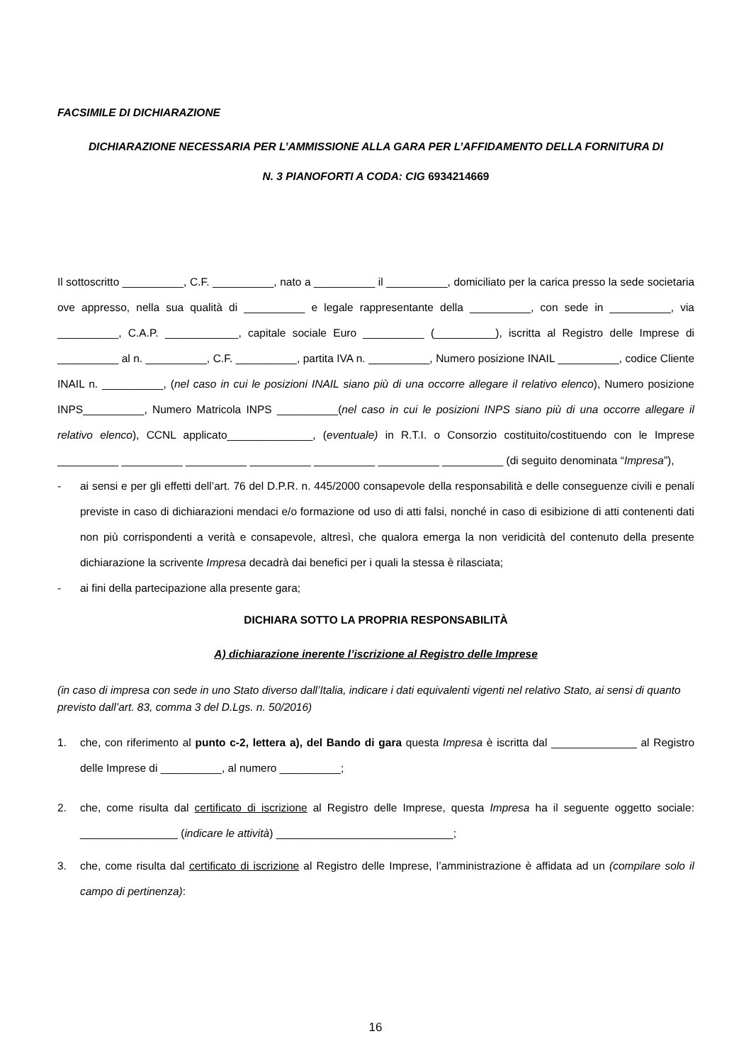FACSIMILE DI DICHIARAZIONE
DICHIARAZIONE NECESSARIA PER L’AMMISSIONE ALLA GARA PER L’AFFIDAMENTO DELLA FORNITURA DI
N. 3 PIANOFORTI A CODA: CIG 6934214669
Il sottoscritto __________, C.F. __________, nato a __________ il __________, domiciliato per la carica presso la sede societaria ove appresso, nella sua qualità di __________ e legale rappresentante della __________, con sede in __________, via __________, C.A.P. ____________, capitale sociale Euro __________ (__________), iscritta al Registro delle Imprese di __________ al n. __________, C.F. __________, partita IVA n. __________, Numero posizione INAIL __________, codice Cliente INAIL n. __________, (nel caso in cui le posizioni INAIL siano più di una occorre allegare il relativo elenco), Numero posizione INPS__________, Numero Matricola INPS __________(nel caso in cui le posizioni INPS siano più di una occorre allegare il relativo elenco), CCNL applicato______________, (eventuale) in R.T.I. o Consorzio costituito/costituendo con le Imprese __________ __________ __________ __________ __________ __________ __________ (di seguito denominata “Impresa”),
- ai sensi e per gli effetti dell’art. 76 del D.P.R. n. 445/2000 consapevole della responsabilità e delle conseguenze civili e penali previste in caso di dichiarazioni mendaci e/o formazione od uso di atti falsi, nonché in caso di esibizione di atti contenenti dati non più corrispondenti a verità e consapevole, altresì, che qualora emerga la non veridicità del contenuto della presente dichiarazione la scrivente Impresa decadrà dai benefici per i quali la stessa è rilasciata;
- ai fini della partecipazione alla presente gara;
DICHIARA SOTTO LA PROPRIA RESPONSABILITÀ
A) dichiarazione inerente l’iscrizione al Registro delle Imprese
(in caso di impresa con sede in uno Stato diverso dall’Italia, indicare i dati equivalenti vigenti nel relativo Stato, ai sensi di quanto previsto dall’art. 83, comma 3 del D.Lgs. n. 50/2016)
1. che, con riferimento al punto c-2, lettera a), del Bando di gara questa Impresa è iscritta dal ______________ al Registro delle Imprese di __________, al numero __________;
2. che, come risulta dal certificato di iscrizione al Registro delle Imprese, questa Impresa ha il seguente oggetto sociale: ________________ (indicare le attività) _____________________________;
3. che, come risulta dal certificato di iscrizione al Registro delle Imprese, l’amministrazione è affidata ad un (compilare solo il campo di pertinenza):
16